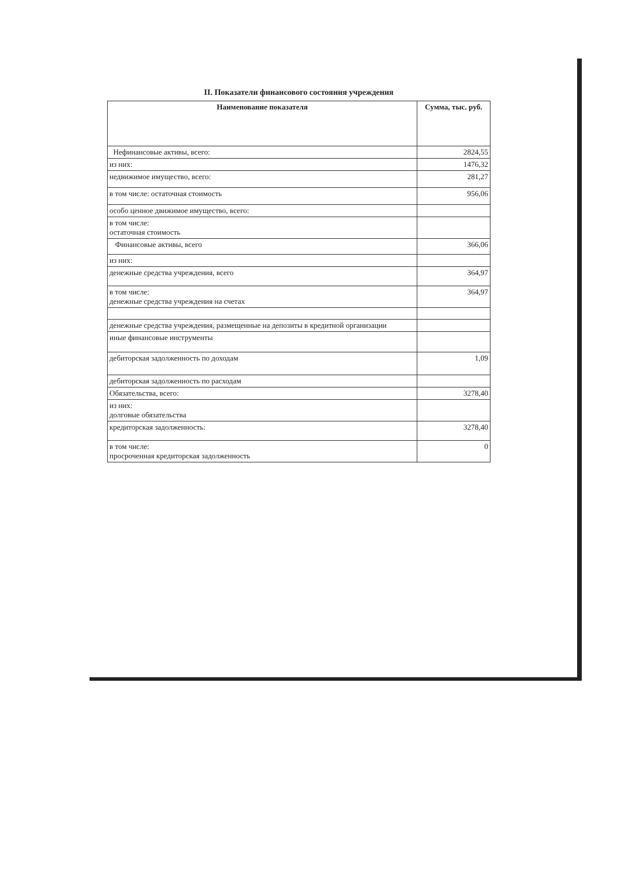II. Показатели финансового состояния учреждения
| Наименование показателя | Сумма, тыс. руб. |
| --- | --- |
| Нефинансовые активы, всего: | 2824,55 |
| из них: | 1476,32 |
| недвижимое имущество, всего: | 281,27 |
| в том числе: остаточная стоимость | 956,06 |
| особо ценное движимое имущество, всего: | |
| в том числе: остаточная стоимость | |
| Финансовые активы, всего | 366,06 |
| из них: | |
| денежные средства учреждения, всего | 364,97 |
| в том числе: денежные средства учреждения на счетах | 364,97 |
| денежные средства учреждения, размещенные на депозиты в кредитной организации | |
| иные финансовые инструменты | |
| дебиторская задолженность по доходам | 1,09 |
| дебиторская задолженность по расходам | |
| Обязательства, всего: | 3278,40 |
| из них: долговые обязательства | |
| кредиторская задолженность: | 3278,40 |
| в том числе: просроченная кредиторская задолженность | 0 |